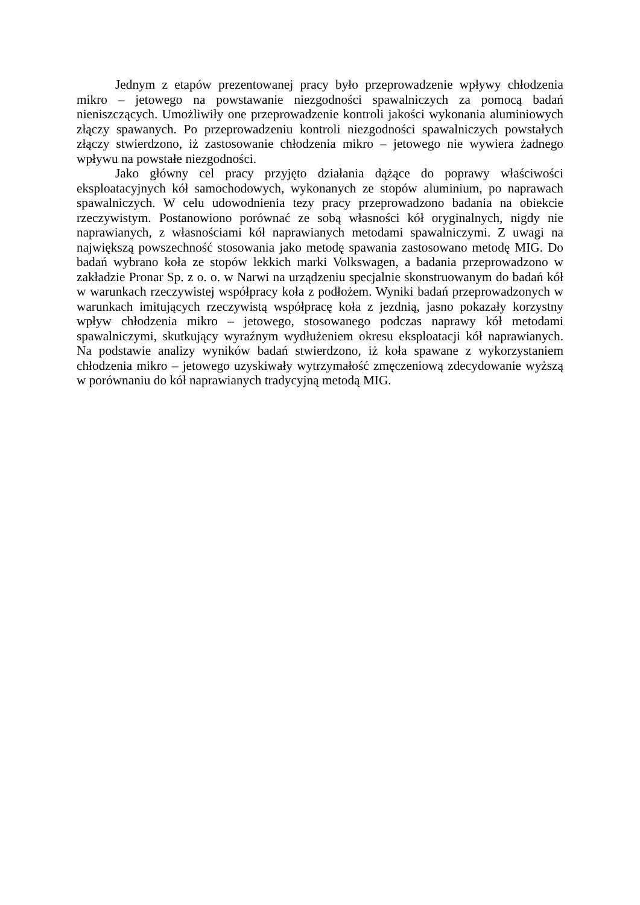Jednym z etapów prezentowanej pracy było przeprowadzenie wpływy chłodzenia mikro – jetowego na powstawanie niezgodności spawalniczych za pomocą badań nieniszczących. Umożliwiły one przeprowadzenie kontroli jakości wykonania aluminiowych złączy spawanych. Po przeprowadzeniu kontroli niezgodności spawalniczych powstałych złączy stwierdzono, iż zastosowanie chłodzenia mikro – jetowego nie wywiera żadnego wpływu na powstałe niezgodności.
Jako główny cel pracy przyjęto działania dążące do poprawy właściwości eksploatacyjnych kół samochodowych, wykonanych ze stopów aluminium, po naprawach spawalniczych. W celu udowodnienia tezy pracy przeprowadzono badania na obiekcie rzeczywistym. Postanowiono porównać ze sobą własności kół oryginalnych, nigdy nie naprawianych, z własnościami kół naprawianych metodami spawalniczymi. Z uwagi na największą powszechność stosowania jako metodę spawania zastosowano metodę MIG. Do badań wybrano koła ze stopów lekkich marki Volkswagen, a badania przeprowadzono w zakładzie Pronar Sp. z o. o. w Narwi na urządzeniu specjalnie skonstruowanym do badań kół w warunkach rzeczywistej współpracy koła z podłożem. Wyniki badań przeprowadzonych w warunkach imitujących rzeczywistą współpracę koła z jezdnią, jasno pokazały korzystny wpływ chłodzenia mikro – jetowego, stosowanego podczas naprawy kół metodami spawalniczymi, skutkujący wyraźnym wydłużeniem okresu eksploatacji kół naprawianych. Na podstawie analizy wyników badań stwierdzono, iż koła spawane z wykorzystaniem chłodzenia mikro – jetowego uzyskiwały wytrzymałość zmęczeniową zdecydowanie wyższą w porównaniu do kół naprawianych tradycyjną metodą MIG.